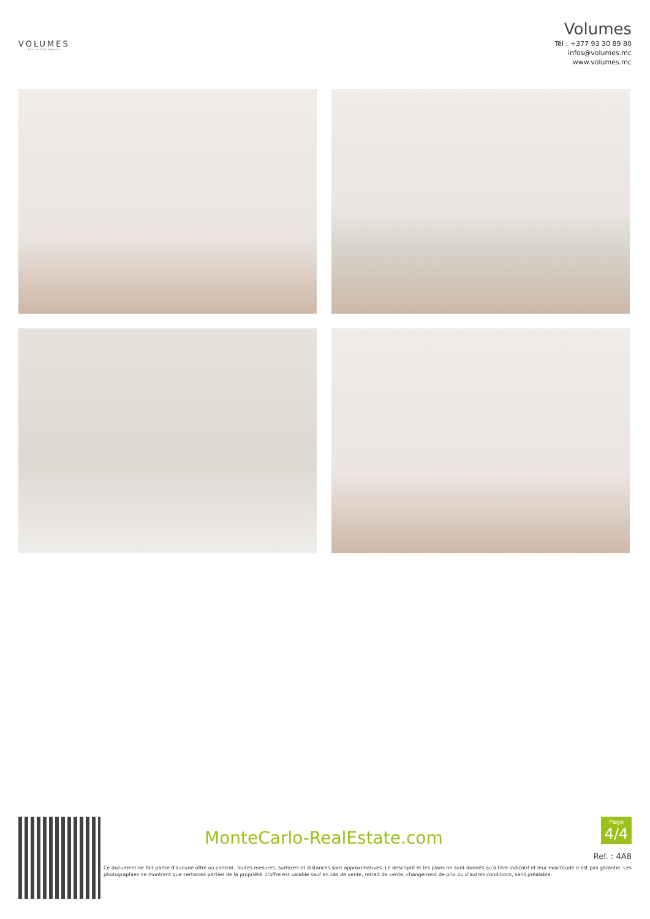VOLUMES
REAL ESTATE MONACO
Volumes
Tél : +377 93 30 89 80
infos@volumes.mc
www.volumes.mc
MonteCarlo-RealEstate.com
Page
4/4
Ref. : 4A8
Ce document ne fait partie d'aucune offre ou contrat. Toutes mesures, surfaces et distances sont approximatives. Le descriptif et les plans ne sont donnés qu'à titre indicatif et leur exactitude n'est pas garantie. Les photographies ne montrent que certaines parties de la propriété. L'offre est valable sauf en cas de vente, retrait de vente, changement de prix ou d'autres conditions, sans préalable.